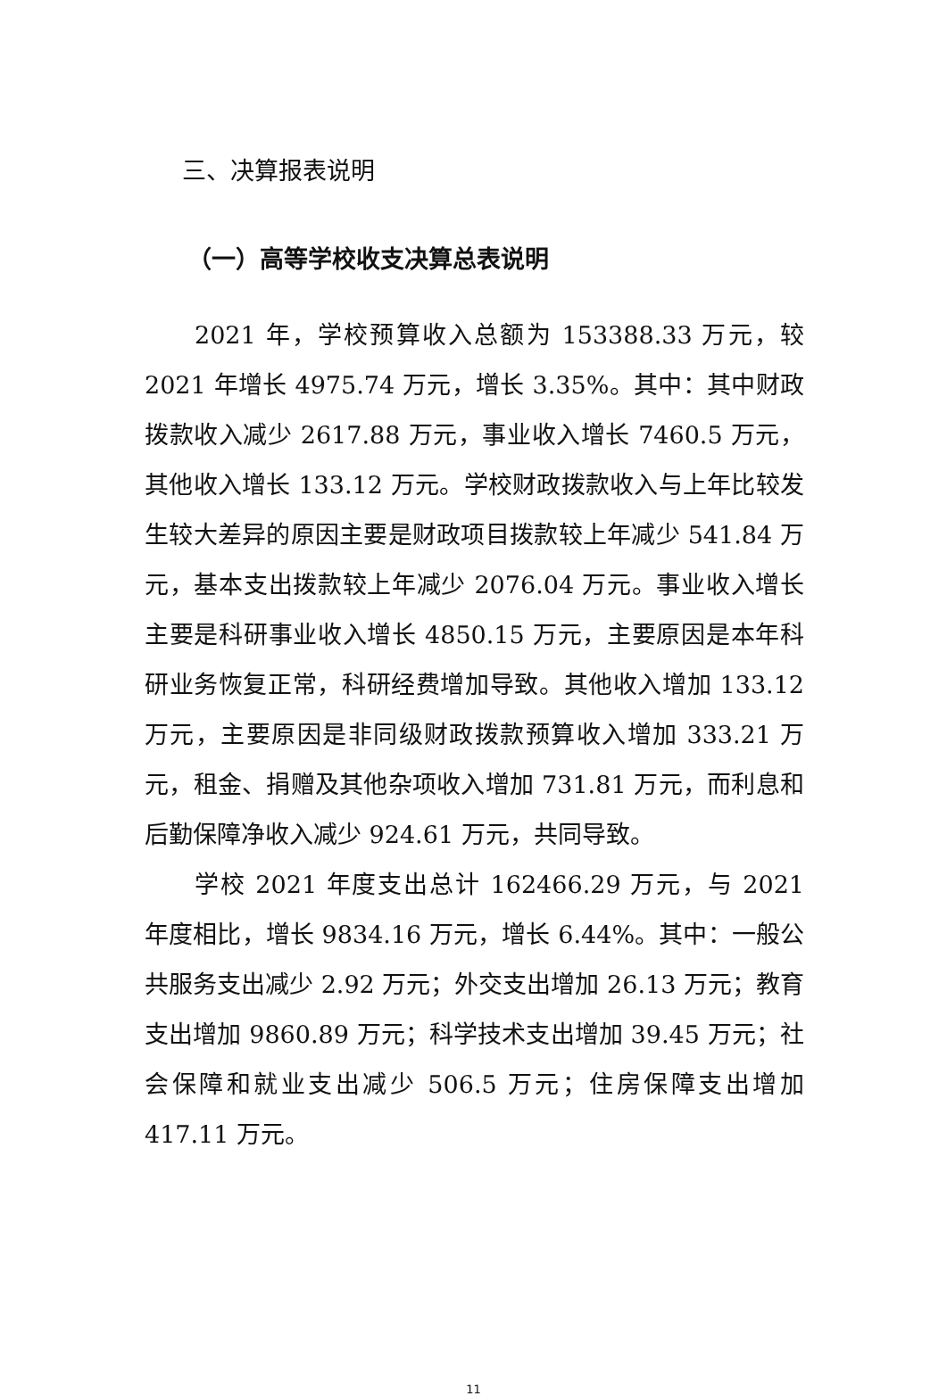三、决算报表说明
（一）高等学校收支决算总表说明
2021 年，学校预算收入总额为 153388.33 万元，较 2021 年增长 4975.74 万元，增长 3.35%。其中：其中财政拨款收入减少 2617.88 万元，事业收入增长 7460.5 万元，其他收入增长 133.12 万元。学校财政拨款收入与上年比较发生较大差异的原因主要是财政项目拨款较上年减少 541.84 万元，基本支出拨款较上年减少 2076.04 万元。事业收入增长主要是科研事业收入增长 4850.15 万元，主要原因是本年科研业务恢复正常，科研经费增加导致。其他收入增加 133.12 万元，主要原因是非同级财政拨款预算收入增加 333.21 万元，租金、捐赠及其他杂项收入增加 731.81 万元，而利息和后勤保障净收入减少 924.61 万元，共同导致。
学校 2021 年度支出总计 162466.29 万元，与 2021 年度相比，增长 9834.16 万元，增长 6.44%。其中：一般公共服务支出减少 2.92 万元；外交支出增加 26.13 万元；教育支出增加 9860.89 万元；科学技术支出增加 39.45 万元；社会保障和就业支出减少 506.5 万元；住房保障支出增加 417.11 万元。
11